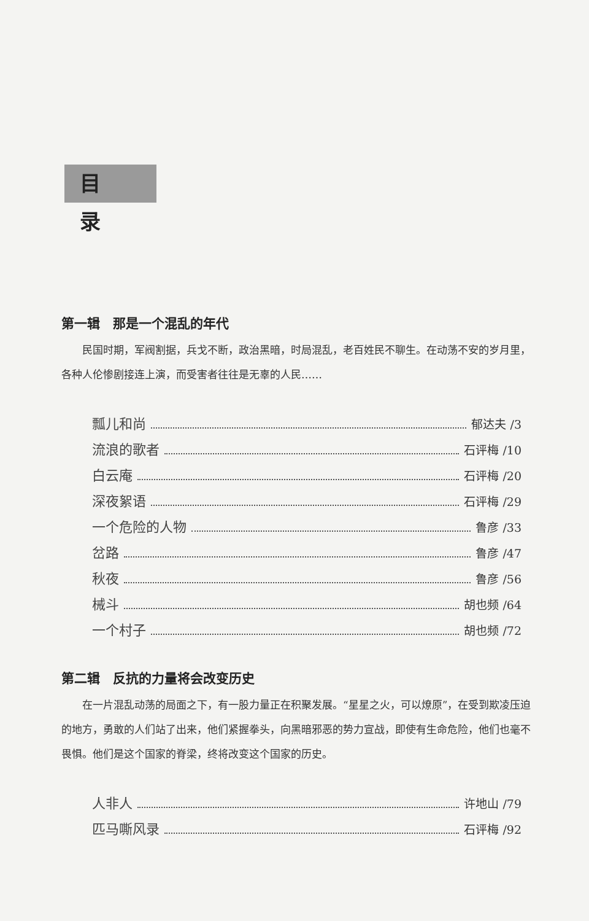目录
第一辑　那是一个混乱的年代
民国时期，军阀割据，兵戈不断，政治黑暗，时局混乱，老百姓民不聊生。在动荡不安的岁月里，各种人伦惨剧接连上演，而受害者往往是无辜的人民……
瓢儿和尚 郁达夫 /3
流浪的歌者 石评梅 /10
白云庵 石评梅 /20
深夜絮语 石评梅 /29
一个危险的人物 鲁彦 /33
岔路 鲁彦 /47
秋夜 鲁彦 /56
械斗 胡也频 /64
一个村子 胡也频 /72
第二辑　反抗的力量将会改变历史
在一片混乱动荡的局面之下，有一股力量正在积聚发展。“星星之火，可以燎原”，在受到欺凌压迫的地方，勇敢的人们站了出来，他们紧握拳头，向黑暗邪恶的势力宣战，即使有生命危险，他们也毫不畏惧。他们是这个国家的脊梁，终将改变这个国家的历史。
人非人 许地山 /79
匹马嘶风录 石评梅 /92